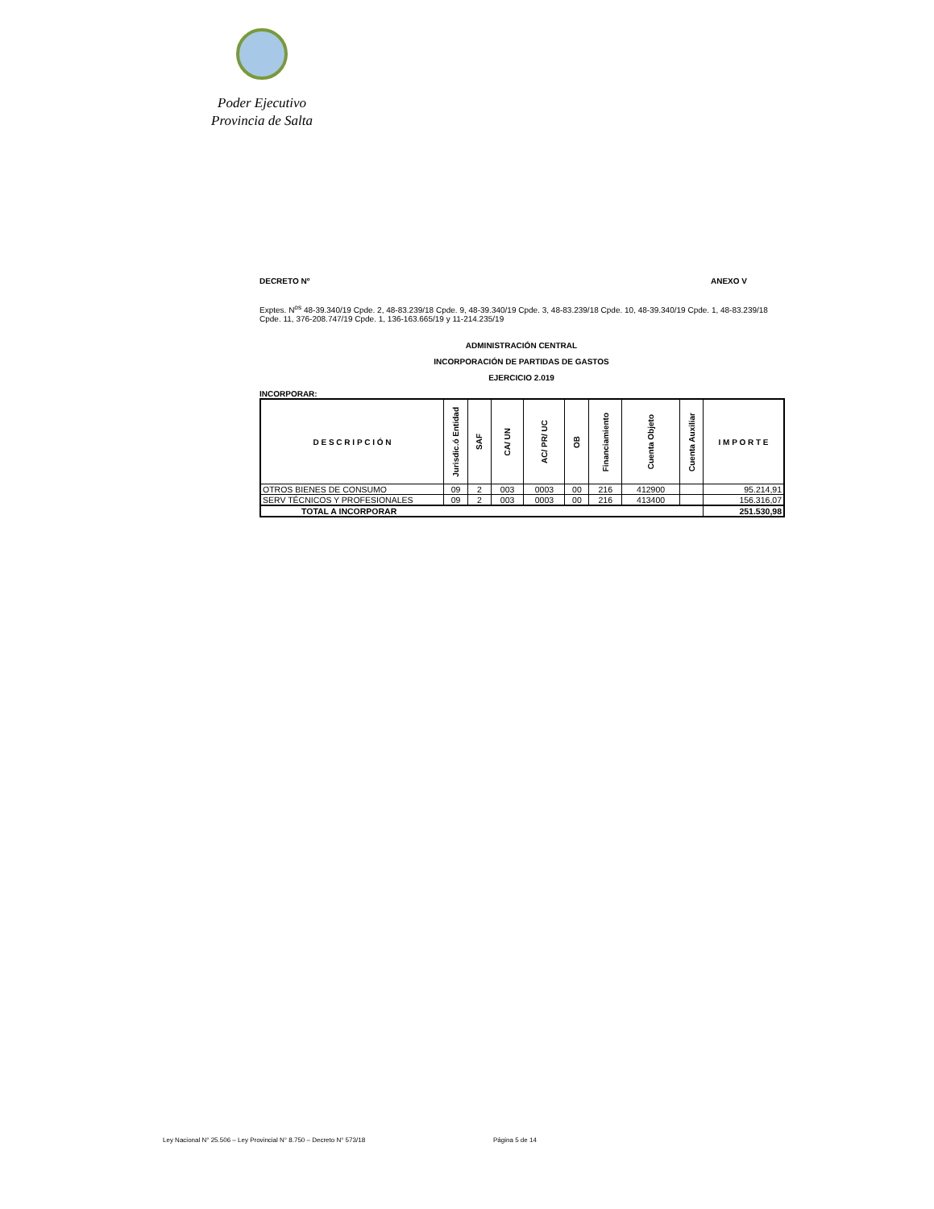Poder Ejecutivo
Provincia de Salta
DECRETO Nº ANEXO V
Exptes. N<sup>os</sup> 48-39.340/19 Cpde. 2, 48-83.239/18 Cpde. 9, 48-39.340/19 Cpde. 3, 48-83.239/18 Cpde. 10, 48-39.340/19 Cpde. 1, 48-83.239/18 Cpde. 11, 376-208.747/19 Cpde. 1, 136-163.665/19 y 11-214.235/19
ADMINISTRACIÓN CENTRAL
INCORPORACIÓN DE PARTIDAS DE GASTOS
EJERCICIO 2.019
INCORPORAR:
| D E S C R I P C I Ó N | Jurisdic.ó Entidad | SAF | CA/ UN | AC/ PR/ UC | OB | Financiamiento | Cuenta Objeto | Cuenta Auxiliar | I M P O R T E |
| --- | --- | --- | --- | --- | --- | --- | --- | --- | --- |
| OTROS BIENES DE CONSUMO | 09 | 2 | 003 | 0003 | 00 | 216 | 412900 | | 95.214,91 |
| SERV TÉCNICOS Y PROFESIONALES | 09 | 2 | 003 | 0003 | 00 | 216 | 413400 | | 156.316,07 |
| TOTAL A INCORPORAR | | | | | | | | | 251.530,98 |
Ley Nacional N° 25.506 – Ley Provincial N° 8.750 – Decreto N° 573/18 Página 5 de 14